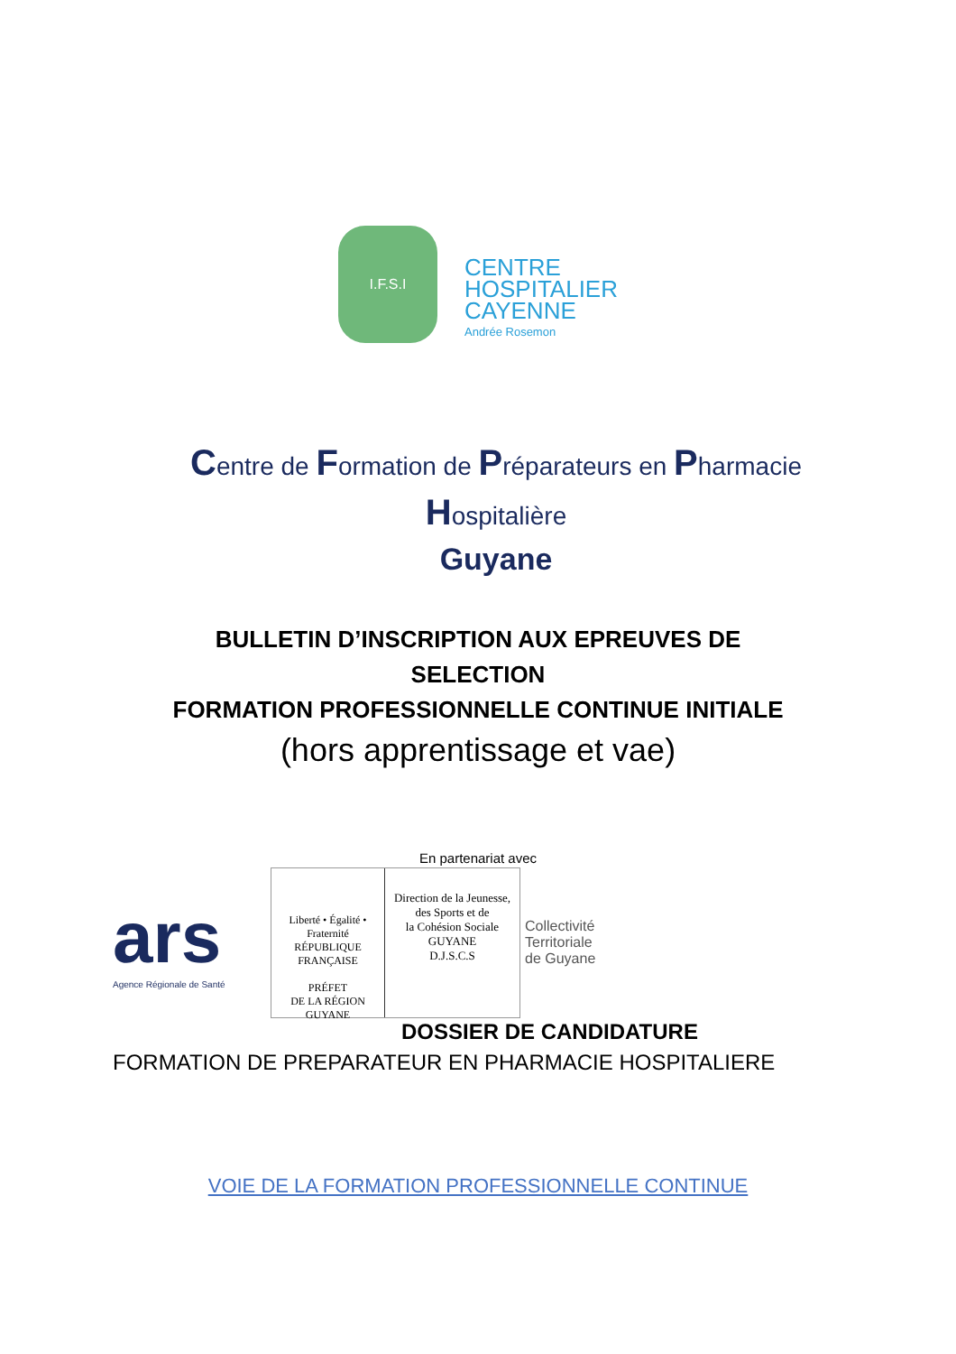I.F.S.I
CENTRE
HOSPITALIER
CAYENNE
Andrée Rosemon
Centre de Formation de Préparateurs en Pharmacie
Hospitalière
Guyane
BULLETIN D’INSCRIPTION AUX EPREUVES DE
SELECTION
FORMATION PROFESSIONNELLE CONTINUE INITIALE
(hors apprentissage et vae)
En partenariat avec
ars
Agence Régionale de Santé
Liberté • Égalité • Fraternité
RÉPUBLIQUE FRANÇAISE
PRÉFET
DE LA RÉGION
GUYANE
Direction de la Jeunesse,
des Sports et de
la Cohésion Sociale
GUYANE
D.J.S.C.S
Collectivité
Territoriale
de Guyane
DOSSIER DE CANDIDATURE
FORMATION DE PREPARATEUR EN PHARMACIE HOSPITALIERE
VOIE DE LA FORMATION PROFESSIONNELLE CONTINUE